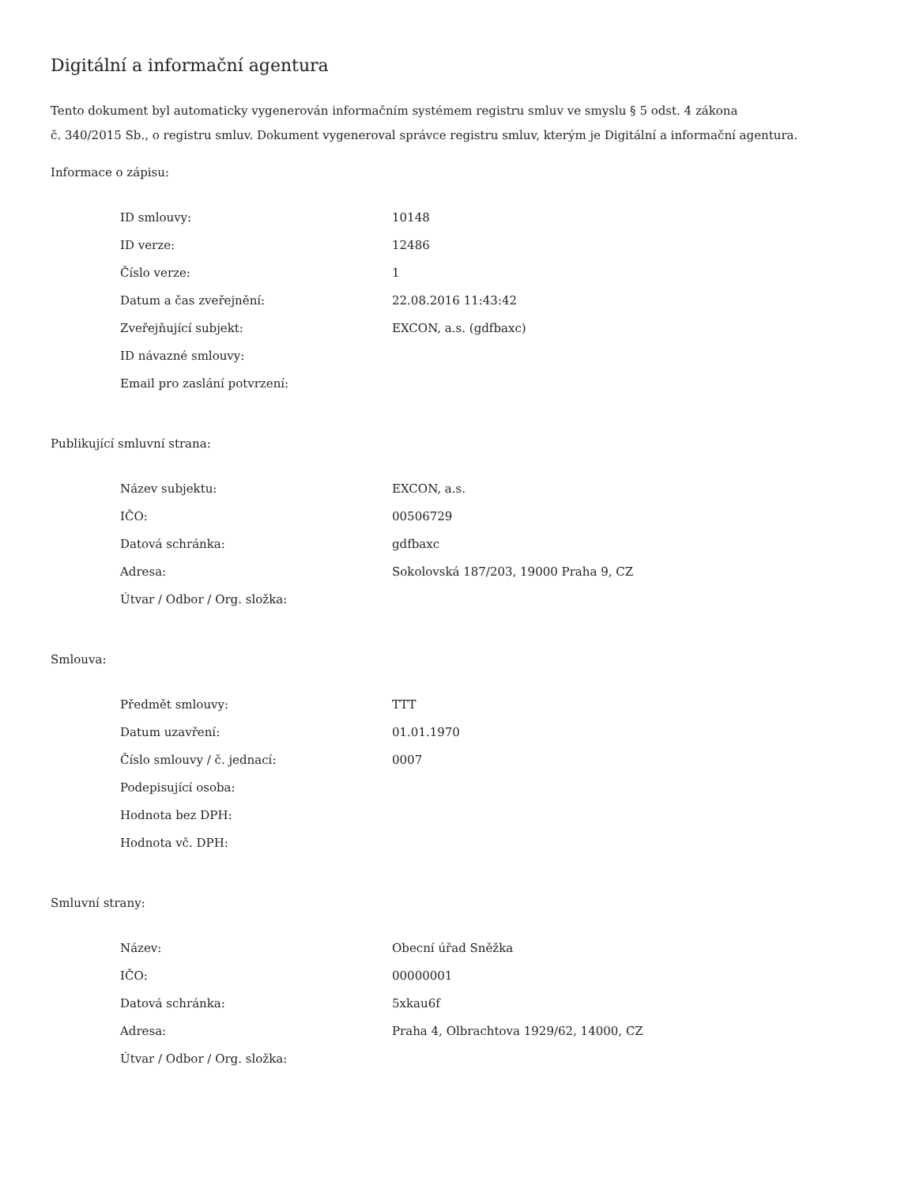Digitální a informační agentura
Tento dokument byl automaticky vygenerován informačním systémem registru smluv ve smyslu § 5 odst. 4 zákona
č. 340/2015 Sb., o registru smluv. Dokument vygeneroval správce registru smluv, kterým je Digitální a informační agentura.
Informace o zápisu:
| ID smlouvy: | 10148 |
| ID verze: | 12486 |
| Číslo verze: | 1 |
| Datum a čas zveřejnění: | 22.08.2016 11:43:42 |
| Zveřejňující subjekt: | EXCON, a.s. (gdfbaxc) |
| ID návazné smlouvy: | |
| Email pro zaslání potvrzení: | |
Publikující smluvní strana:
| Název subjektu: | EXCON, a.s. |
| IČO: | 00506729 |
| Datová schránka: | gdfbaxc |
| Adresa: | Sokolovská 187/203, 19000 Praha 9, CZ |
| Útvar / Odbor / Org. složka: | |
Smlouva:
| Předmět smlouvy: | TTT |
| Datum uzavření: | 01.01.1970 |
| Číslo smlouvy / č. jednací: | 0007 |
| Podepisující osoba: | |
| Hodnota bez DPH: | |
| Hodnota vč. DPH: | |
Smluvní strany:
| Název: | Obecní úřad Sněžka |
| IČO: | 00000001 |
| Datová schránka: | 5xkau6f |
| Adresa: | Praha 4, Olbrachtova 1929/62, 14000, CZ |
| Útvar / Odbor / Org. složka: | |